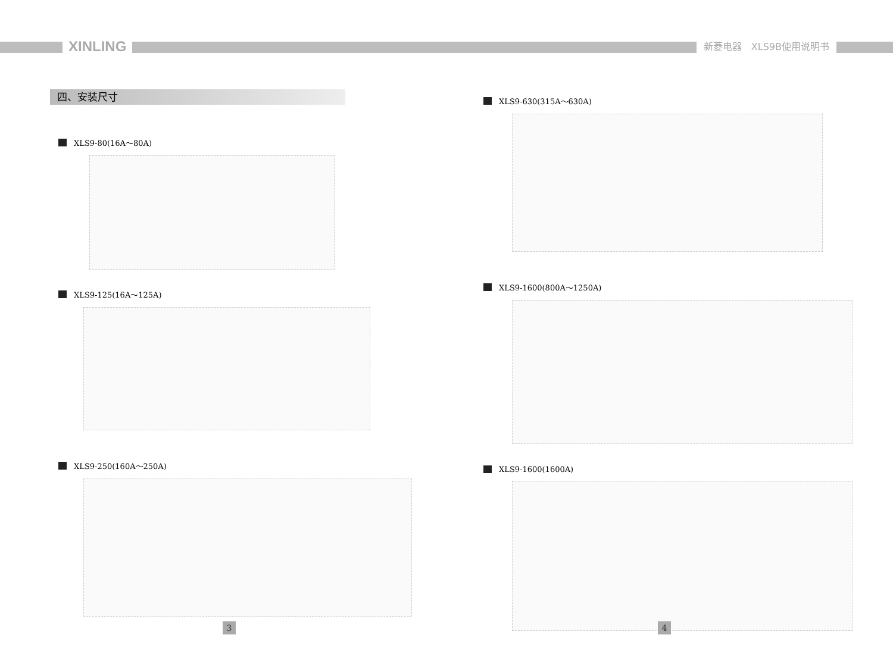XINLING 新菱电器　XLS9B使用说明书
四、安装尺寸
XLS9-80(16A～80A)
XLS9-125(16A～125A)
XLS9-250(160A～250A)
XLS9-630(315A～630A)
XLS9-1600(800A～1250A)
XLS9-1600(1600A)
3 4